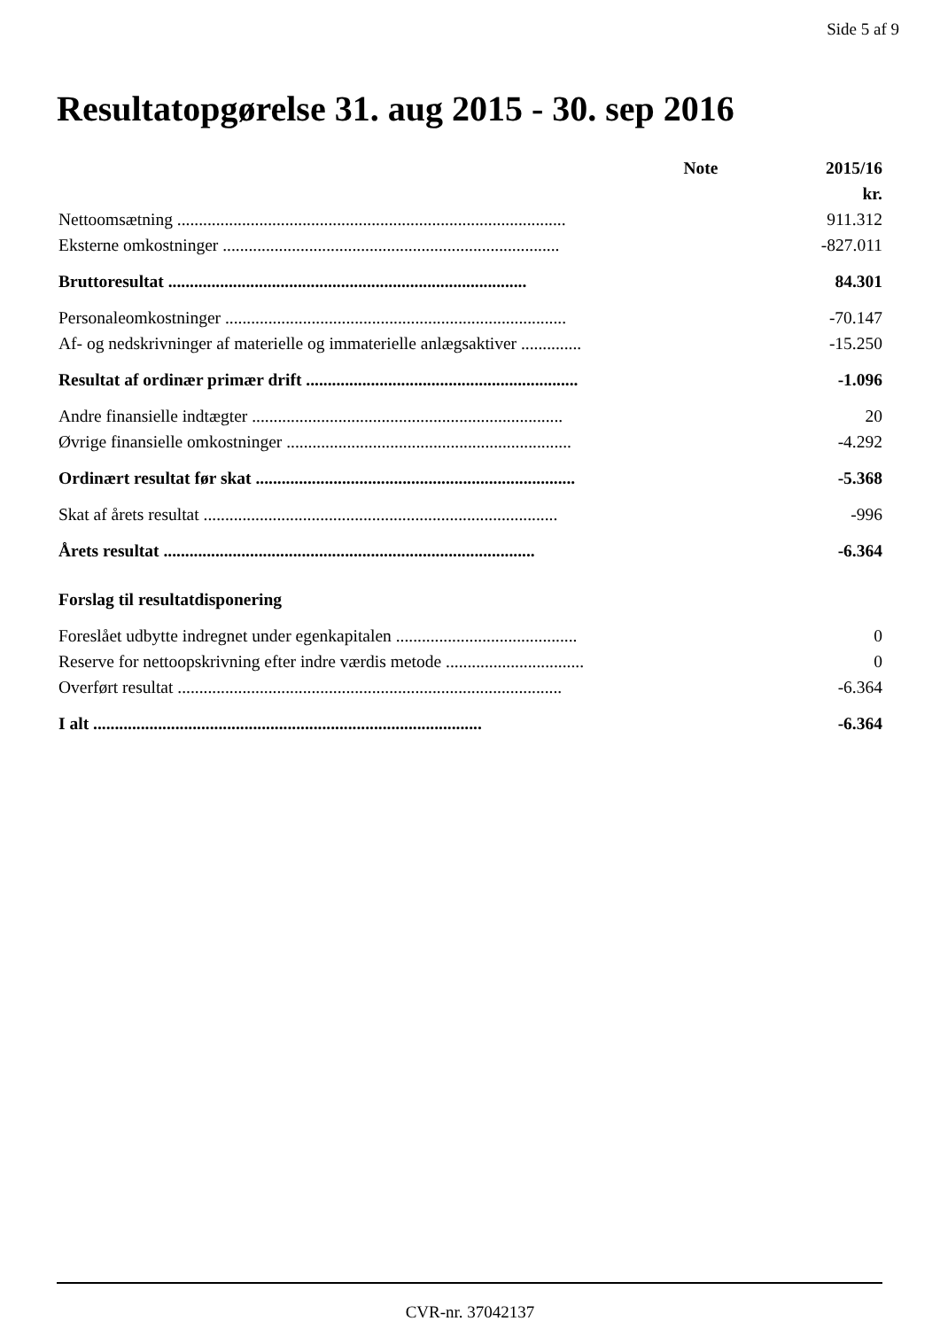Side 5 af 9
Resultatopgørelse 31. aug 2015 - 30. sep 2016
| | Note | 2015/16 |
| --- | --- | --- |
| | | kr. |
| Nettoomsætning .......................................................................................... | | 911.312 |
| Eksterne omkostninger .............................................................................. | | -827.011 |
| Bruttoresultat ................................................................................... | | 84.301 |
| Personaleomkostninger ............................................................................... | | -70.147 |
| Af- og nedskrivninger af materielle og immaterielle anlægsaktiver .............. | | -15.250 |
| Resultat af ordinær primær drift ............................................................... | | -1.096 |
| Andre finansielle indtægter ........................................................................ | | 20 |
| Øvrige finansielle omkostninger .................................................................. | | -4.292 |
| Ordinært resultat før skat .......................................................................... | | -5.368 |
| Skat af årets resultat .................................................................................. | | -996 |
| Årets resultat ...................................................................................... | | -6.364 |
| Forslag til resultatdisponering | | |
| Foreslået udbytte indregnet under egenkapitalen .......................................... | | 0 |
| Reserve for nettoopskrivning efter indre værdis metode ................................ | | 0 |
| Overført resultat ......................................................................................... | | -6.364 |
| I alt .......................................................................................... | | -6.364 |
CVR-nr. 37042137